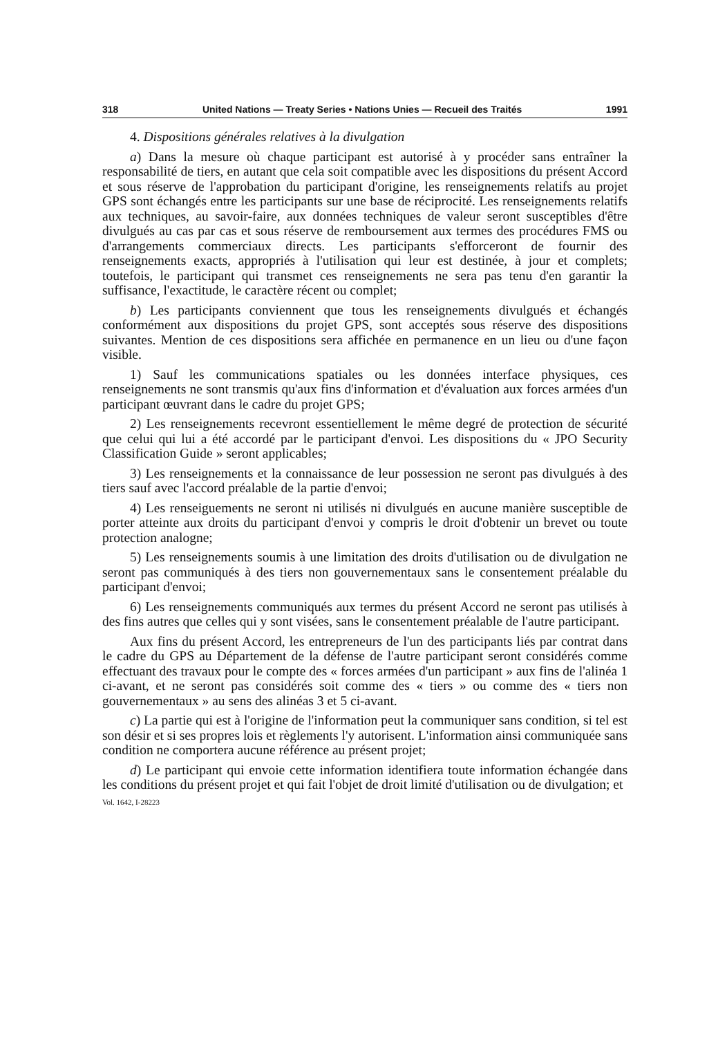318 United Nations — Treaty Series • Nations Unies — Recueil des Traités 1991
4. Dispositions générales relatives à la divulgation
a) Dans la mesure où chaque participant est autorisé à y procéder sans entraîner la responsabilité de tiers, en autant que cela soit compatible avec les dispositions du présent Accord et sous réserve de l'approbation du participant d'origine, les renseignements relatifs au projet GPS sont échangés entre les participants sur une base de réciprocité. Les renseignements relatifs aux techniques, au savoir-faire, aux données techniques de valeur seront susceptibles d'être divulgués au cas par cas et sous réserve de remboursement aux termes des procédures FMS ou d'arrangements commerciaux directs. Les participants s'efforceront de fournir des renseignements exacts, appropriés à l'utilisation qui leur est destinée, à jour et complets; toutefois, le participant qui transmet ces renseignements ne sera pas tenu d'en garantir la suffisance, l'exactitude, le caractère récent ou complet;
b) Les participants conviennent que tous les renseignements divulgués et échangés conformément aux dispositions du projet GPS, sont acceptés sous réserve des dispositions suivantes. Mention de ces dispositions sera affichée en permanence en un lieu ou d'une façon visible.
1) Sauf les communications spatiales ou les données interface physiques, ces renseignements ne sont transmis qu'aux fins d'information et d'évaluation aux forces armées d'un participant œuvrant dans le cadre du projet GPS;
2) Les renseignements recevront essentiellement le même degré de protection de sécurité que celui qui lui a été accordé par le participant d'envoi. Les dispositions du « JPO Security Classification Guide » seront applicables;
3) Les renseignements et la connaissance de leur possession ne seront pas divulgués à des tiers sauf avec l'accord préalable de la partie d'envoi;
4) Les renseiguements ne seront ni utilisés ni divulgués en aucune manière susceptible de porter atteinte aux droits du participant d'envoi y compris le droit d'obtenir un brevet ou toute protection analogne;
5) Les renseignements soumis à une limitation des droits d'utilisation ou de divulgation ne seront pas communiqués à des tiers non gouvernementaux sans le consentement préalable du participant d'envoi;
6) Les renseignements communiqués aux termes du présent Accord ne seront pas utilisés à des fins autres que celles qui y sont visées, sans le consentement préalable de l'autre participant.
Aux fins du présent Accord, les entrepreneurs de l'un des participants liés par contrat dans le cadre du GPS au Département de la défense de l'autre participant seront considérés comme effectuant des travaux pour le compte des « forces armées d'un participant » aux fins de l'alinéa 1 ci-avant, et ne seront pas considérés soit comme des « tiers » ou comme des « tiers non gouvernementaux » au sens des alinéas 3 et 5 ci-avant.
c) La partie qui est à l'origine de l'information peut la communiquer sans condition, si tel est son désir et si ses propres lois et règlements l'y autorisent. L'information ainsi communiquée sans condition ne comportera aucune référence au présent projet;
d) Le participant qui envoie cette information identifiera toute information échangée dans les conditions du présent projet et qui fait l'objet de droit limité d'utilisation ou de divulgation; et
Vol. 1642, I-28223